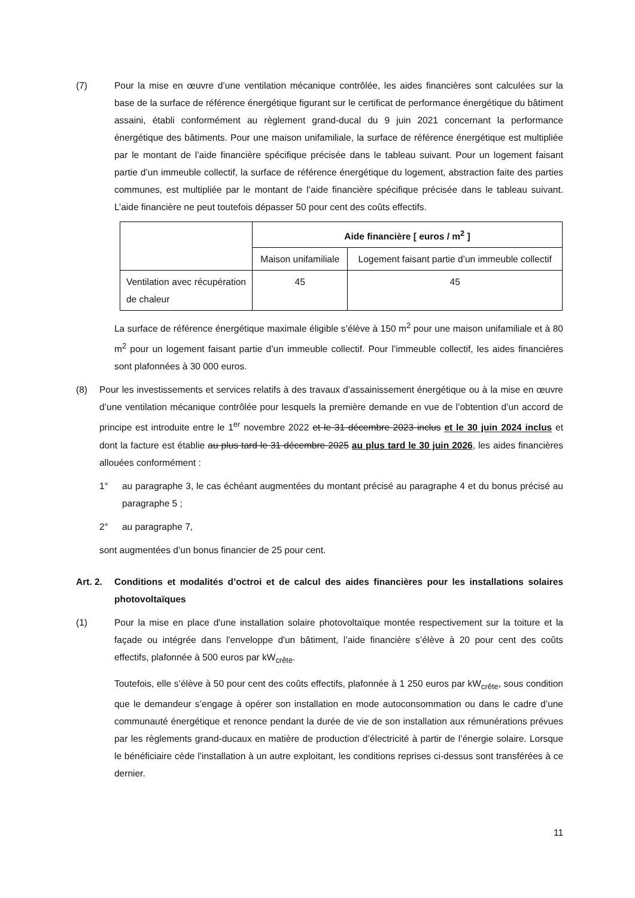(7) Pour la mise en œuvre d’une ventilation mécanique contrôlée, les aides financières sont calculées sur la base de la surface de référence énergétique figurant sur le certificat de performance énergétique du bâtiment assaini, établi conformément au règlement grand-ducal du 9 juin 2021 concernant la performance énergétique des bâtiments. Pour une maison unifamiliale, la surface de référence énergétique est multipliée par le montant de l’aide financière spécifique précisée dans le tableau suivant. Pour un logement faisant partie d’un immeuble collectif, la surface de référence énergétique du logement, abstraction faite des parties communes, est multipliée par le montant de l’aide financière spécifique précisée dans le tableau suivant. L’aide financière ne peut toutefois dépasser 50 pour cent des coûts effectifs.
| | Aide financière [ euros / m<sup>2</sup> ] | |
| | Maison unifamiliale | Logement faisant partie d’un immeuble collectif |
| Ventilation avec récupération de chaleur | 45 | 45 |
La surface de référence énergétique maximale éligible s’élève à 150 m<sup>2</sup> pour une maison unifamiliale et à 80 m<sup>2</sup> pour un logement faisant partie d’un immeuble collectif. Pour l’immeuble collectif, les aides financières sont plafonnées à 30 000 euros.
(8) Pour les investissements et services relatifs à des travaux d’assainissement énergétique ou à la mise en œuvre d’une ventilation mécanique contrôlée pour lesquels la première demande en vue de l’obtention d’un accord de principe est introduite entre le 1<sup>er</sup> novembre 2022 et le 31 décembre 2023 inclus et le 30 juin 2024 inclus et dont la facture est établie au plus tard le 31 décembre 2025 au plus tard le 30 juin 2026, les aides financières allouées conformément :
1° au paragraphe 3, le cas échéant augmentées du montant précisé au paragraphe 4 et du bonus précisé au paragraphe 5 ;
2° au paragraphe 7,
sont augmentées d’un bonus financier de 25 pour cent.
Art. 2. Conditions et modalités d’octroi et de calcul des aides financières pour les installations solaires photovoltaïques
(1) Pour la mise en place d'une installation solaire photovoltaïque montée respectivement sur la toiture et la façade ou intégrée dans l'enveloppe d'un bâtiment, l’aide financière s’élève à 20 pour cent des coûts effectifs, plafonnée à 500 euros par kW<sub>crête</sub>.
Toutefois, elle s’élève à 50 pour cent des coûts effectifs, plafonnée à 1 250 euros par kW<sub>crête</sub>, sous condition que le demandeur s’engage à opérer son installation en mode autoconsommation ou dans le cadre d’une communauté énergétique et renonce pendant la durée de vie de son installation aux rémunérations prévues par les règlements grand-ducaux en matière de production d’électricité à partir de l’énergie solaire. Lorsque le bénéficiaire cède l’installation à un autre exploitant, les conditions reprises ci-dessus sont transférées à ce dernier.
11